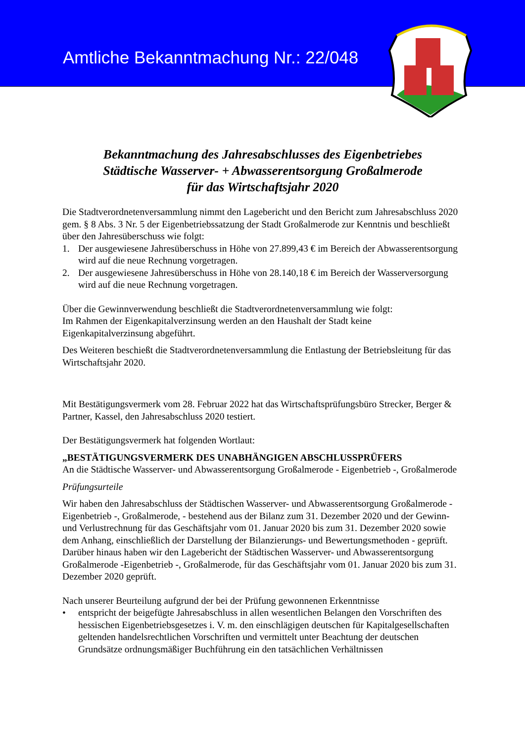Amtliche Bekanntmachung Nr.: 22/048
Bekanntmachung des Jahresabschlusses des Eigenbetriebes
Städtische Wasserver- + Abwasserentsorgung Großalmerode
für das Wirtschaftsjahr 2020
Die Stadtverordnetenversammlung nimmt den Lagebericht und den Bericht zum Jahresabschluss 2020 gem. § 8 Abs. 3 Nr. 5 der Eigenbetriebssatzung der Stadt Großalmerode zur Kenntnis und beschließt über den Jahresüberschuss wie folgt:
1. Der ausgewiesene Jahresüberschuss in Höhe von 27.899,43 € im Bereich der Abwasserentsorgung wird auf die neue Rechnung vorgetragen.
2. Der ausgewiesene Jahresüberschuss in Höhe von 28.140,18 € im Bereich der Wasserversorgung wird auf die neue Rechnung vorgetragen.
Über die Gewinnverwendung beschließt die Stadtverordnetenversammlung wie folgt:
Im Rahmen der Eigenkapitalverzinsung werden an den Haushalt der Stadt keine Eigenkapitalverzinsung abgeführt.
Des Weiteren beschießt die Stadtverordnetenversammlung die Entlastung der Betriebsleitung für das Wirtschaftsjahr 2020.
Mit Bestätigungsvermerk vom 28. Februar 2022 hat das Wirtschaftsprüfungsbüro Strecker, Berger & Partner, Kassel, den Jahresabschluss 2020 testiert.
Der Bestätigungsvermerk hat folgenden Wortlaut:
„BESTÄTIGUNGSVERMERK DES UNABHÄNGIGEN ABSCHLUSSPRÜFERS
An die Städtische Wasserver- und Abwasserentsorgung Großalmerode - Eigenbetrieb -, Großalmerode
Prüfungsurteile
Wir haben den Jahresabschluss der Städtischen Wasserver- und Abwasserentsorgung Großalmerode - Eigenbetrieb -, Großalmerode, - bestehend aus der Bilanz zum 31. Dezember 2020 und der Gewinn- und Verlustrechnung für das Geschäftsjahr vom 01. Januar 2020 bis zum 31. Dezember 2020 sowie dem Anhang, einschließlich der Darstellung der Bilanzierungs- und Bewertungsmethoden - geprüft. Darüber hinaus haben wir den Lagebericht der Städtischen Wasserver- und Abwasserentsorgung Großalmerode -Eigenbetrieb -, Großalmerode, für das Geschäftsjahr vom 01. Januar 2020 bis zum 31. Dezember 2020 geprüft.
Nach unserer Beurteilung aufgrund der bei der Prüfung gewonnenen Erkenntnisse
• entspricht der beigefügte Jahresabschluss in allen wesentlichen Belangen den Vorschriften des hessischen Eigenbetriebsgesetzes i. V. m. den einschlägigen deutschen für Kapitalgesellschaften geltenden handelsrechtlichen Vorschriften und vermittelt unter Beachtung der deutschen Grundsätze ordnungsmäßiger Buchführung ein den tatsächlichen Verhältnissen